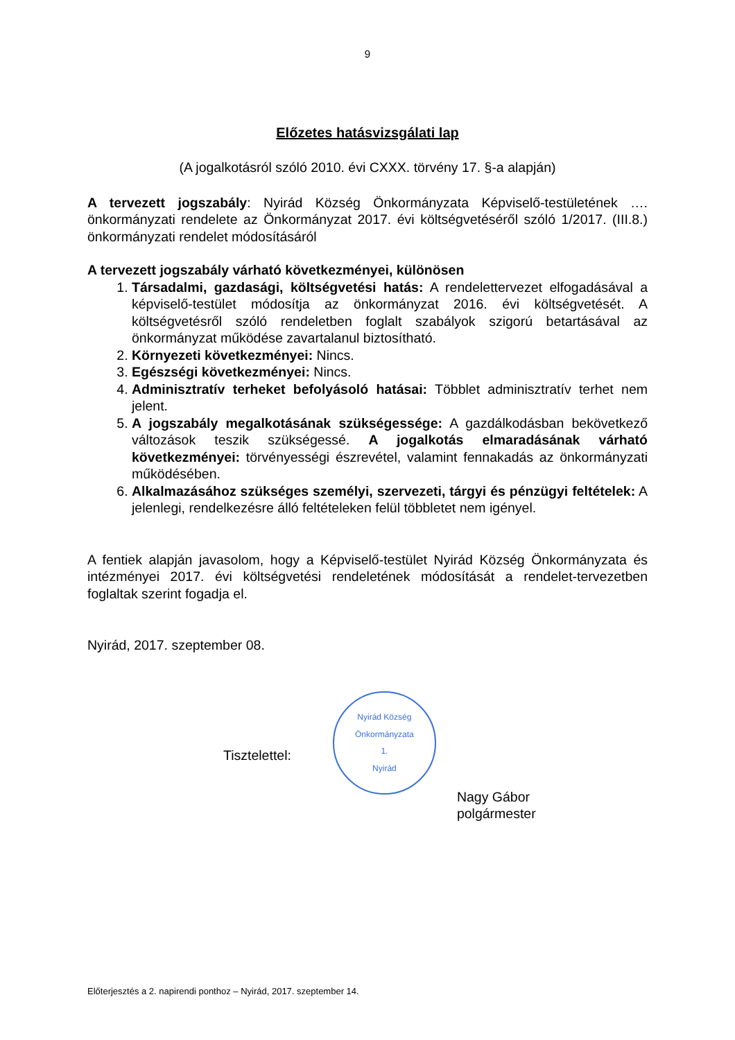9
Előzetes hatásvizsgálati lap
(A jogalkotásról szóló 2010. évi CXXX. törvény 17. §-a alapján)
A tervezett jogszabály: Nyirád Község Önkormányzata Képviselő-testületének …. önkormányzati rendelete az Önkormányzat 2017. évi költségvetéséről szóló 1/2017. (III.8.) önkormányzati rendelet módosításáról
A tervezett jogszabály várható következményei, különösen
1. Társadalmi, gazdasági, költségvetési hatás: A rendelettervezet elfogadásával a képviselő-testület módosítja az önkormányzat 2016. évi költségvetését. A költségvetésről szóló rendeletben foglalt szabályok szigorú betartásával az önkormányzat működése zavartalanul biztosítható.
2. Környezeti következményei: Nincs.
3. Egészségi következményei: Nincs.
4. Adminisztratív terheket befolyásoló hatásai: Többlet adminisztratív terhet nem jelent.
5. A jogszabály megalkotásának szükségessége: A gazdálkodásban bekövetkező változások teszik szükségessé. A jogalkotás elmaradásának várható következményei: törvényességi észrevétel, valamint fennakadás az önkormányzati működésében.
6. Alkalmazásához szükséges személyi, szervezeti, tárgyi és pénzügyi feltételek: A jelenlegi, rendelkezésre álló feltételeken felül többletet nem igényel.
A fentiek alapján javasolom, hogy a Képviselő-testület Nyirád Község Önkormányzata és intézményei 2017. évi költségvetési rendeletének módosítását a rendelet-tervezetben foglaltak szerint fogadja el.
Nyirád, 2017. szeptember 08.
Tisztelettel:
Nyirád Község Önkormányzata
1.
Nyirád
Nagy Gábor
polgármester
Előterjesztés a 2. napirendi ponthoz – Nyirád, 2017. szeptember 14.